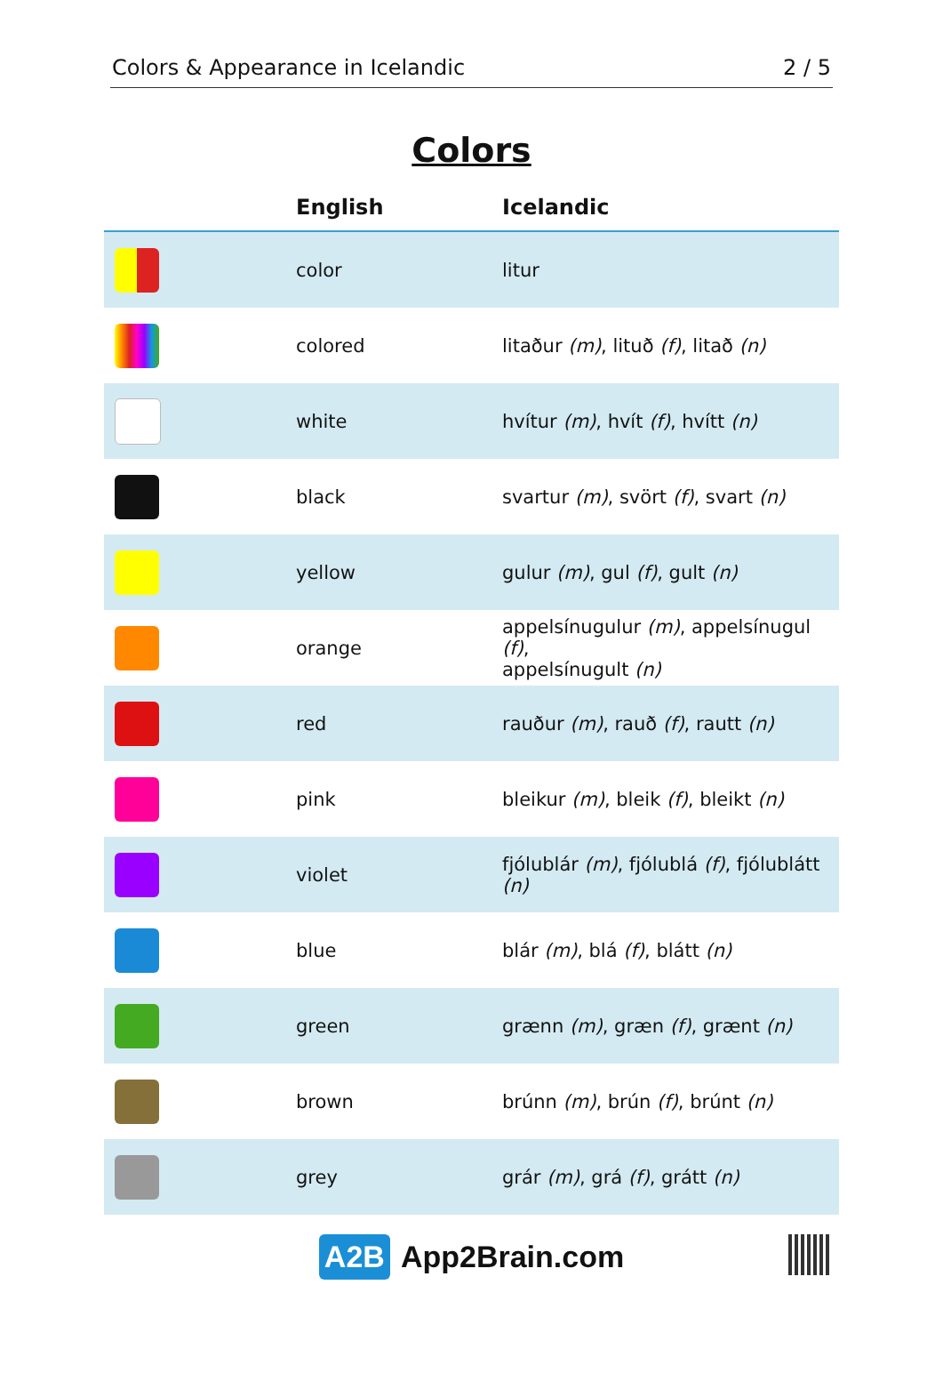Colors & Appearance in Icelandic 2 / 5
Colors
| | English | Icelandic |
| --- | --- | --- |
| | color | litur |
| | colored | litaður (m) , lituð (f) , litað (n) |
| | white | hvítur (m) , hvít (f) , hvítt (n) |
| | black | svartur (m) , svört (f) , svart (n) |
| | yellow | gulur (m) , gul (f) , gult (n) |
| | orange | appelsínugulur (m) , appelsínugul (f) , appelsínugult (n) |
| | red | rauður (m) , rauð (f) , rautt (n) |
| | pink | bleikur (m) , bleik (f) , bleikt (n) |
| | violet | fjólublár (m) , fjólublá (f) , fjólublátt (n) |
| | blue | blár (m) , blá (f) , blátt (n) |
| | green | grænn (m) , græn (f) , grænt (n) |
| | brown | brúnn (m) , brún (f) , brúnt (n) |
| | grey | grár (m) , grá (f) , grátt (n) |
A2B App2Brain.com